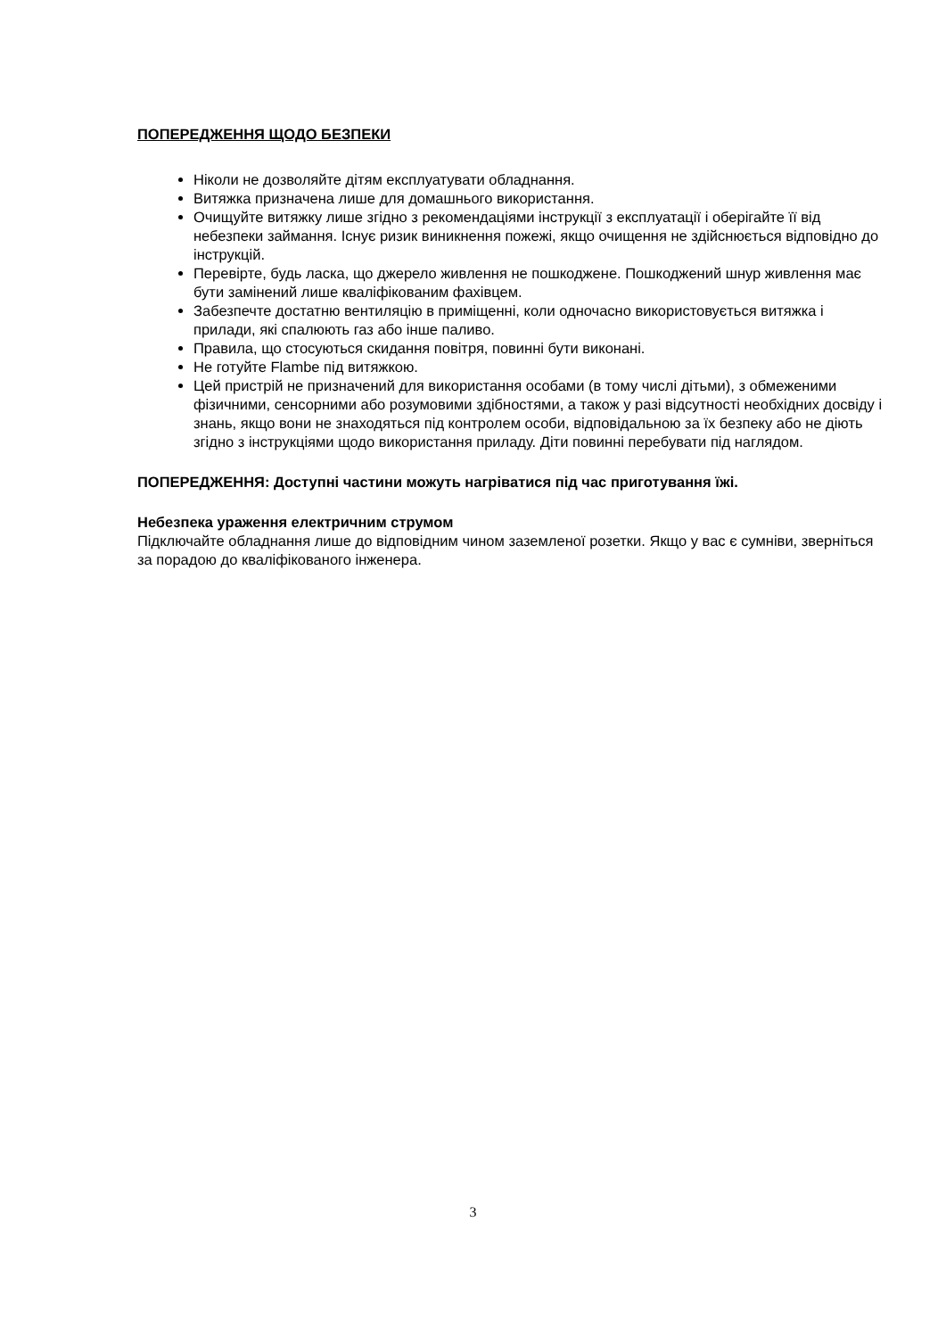ПОПЕРЕДЖЕННЯ ЩОДО БЕЗПЕКИ
Ніколи не дозволяйте дітям експлуатувати обладнання.
Витяжка призначена лише для домашнього використання.
Очищуйте витяжку лише згідно з рекомендаціями інструкції з експлуатації і оберігайте її від небезпеки займання. Існує ризик виникнення пожежі, якщо очищення не здійснюється відповідно до інструкцій.
Перевірте, будь ласка, що джерело живлення не пошкоджене. Пошкоджений шнур живлення має бути замінений лише кваліфікованим фахівцем.
Забезпечте достатню вентиляцію в приміщенні, коли одночасно використовується витяжка і прилади, які спалюють газ або інше паливо.
Правила, що стосуються скидання повітря, повинні бути виконані.
Не готуйте Flambe під витяжкою.
Цей пристрій не призначений для використання особами (в тому числі дітьми), з обмеженими фізичними, сенсорними або розумовими здібностями, а також у разі відсутності необхідних досвіду і знань, якщо вони не знаходяться під контролем особи, відповідальною за їх безпеку або не діють згідно з інструкціями щодо використання приладу. Діти повинні перебувати під наглядом.
ПОПЕРЕДЖЕННЯ: Доступні частини можуть нагріватися під час приготування їжі.
Небезпека ураження електричним струмом
Підключайте обладнання лише до відповідним чином заземленої розетки. Якщо у вас є сумніви, зверніться за порадою до кваліфікованого інженера.
3